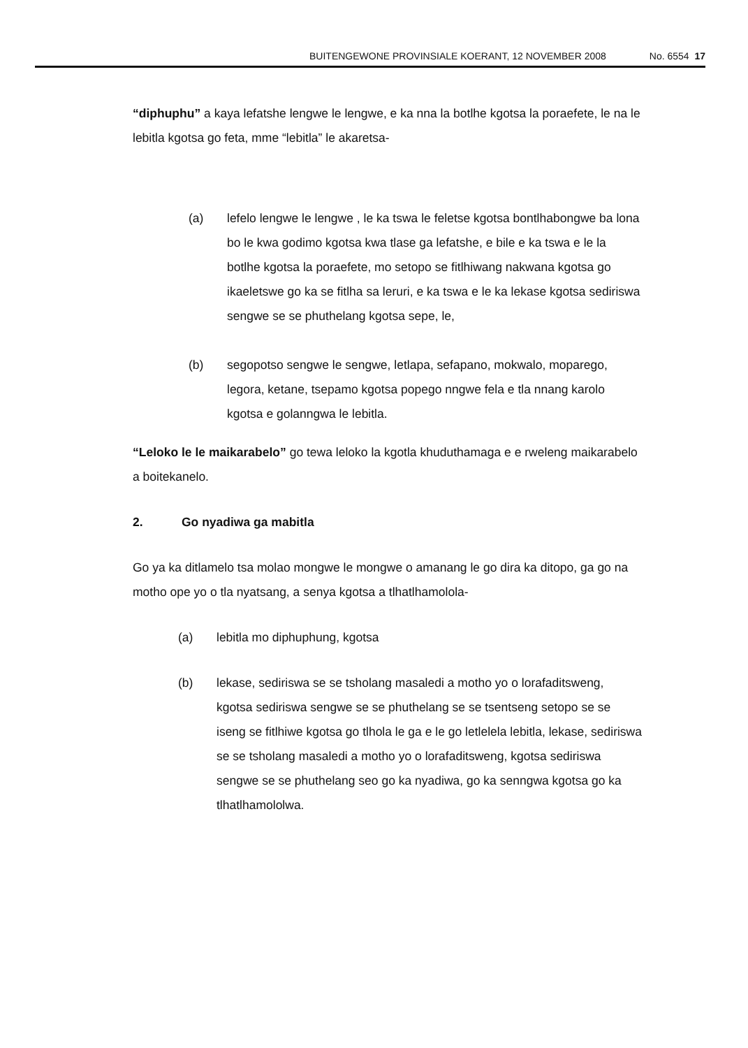BUITENGEWONE PROVINSIALE KOERANT, 12 NOVEMBER 2008 No. 6554 17
“diphuphu” a kaya lefatshe lengwe le lengwe, e ka nna la botlhe kgotsa la poraefete, le na le lebitla kgotsa go feta, mme “lebitla” le akaretsa-
(a) lefelo lengwe le lengwe , le ka tswa le feletse kgotsa bontlhabongwe ba lona bo le kwa godimo kgotsa kwa tlase ga lefatshe, e bile e ka tswa e le la botlhe kgotsa la poraefete, mo setopo se fitlhiwang nakwana kgotsa go ikaeletswe go ka se fitlha sa leruri, e ka tswa e le ka lekase kgotsa sediriswa sengwe se se phuthelang kgotsa sepe, le,
(b) segopotso sengwe le sengwe, letlapa, sefapano, mokwalo, moparego, legora, ketane, tsepamo kgotsa popego nngwe fela e tla nnang karolo kgotsa e golanngwa le lebitla.
“Leloko le le maikarabelo” go tewa leloko la kgotla khuduthamaga e e rweleng maikarabelo a boitekanelo.
2. Go nyadiwa ga mabitla
Go ya ka ditlamelo tsa molao mongwe le mongwe o amanang le go dira ka ditopo, ga go na motho ope yo o tla nyatsang, a senya kgotsa a tlhatlhamolola-
(a) lebitla mo diphuphung, kgotsa
(b) lekase, sediriswa se se tsholang masaledi a motho yo o lorafaditsweng, kgotsa sediriswa sengwe se se phuthelang se se tsentseng setopo se se iseng se fitlhiwe kgotsa go tlhola le ga e le go letlelela lebitla, lekase, sediriswa se se tsholang masaledi a motho yo o lorafaditsweng, kgotsa sediriswa sengwe se se phuthelang seo go ka nyadiwa, go ka senngwa kgotsa go ka tlhatlhamololwa.